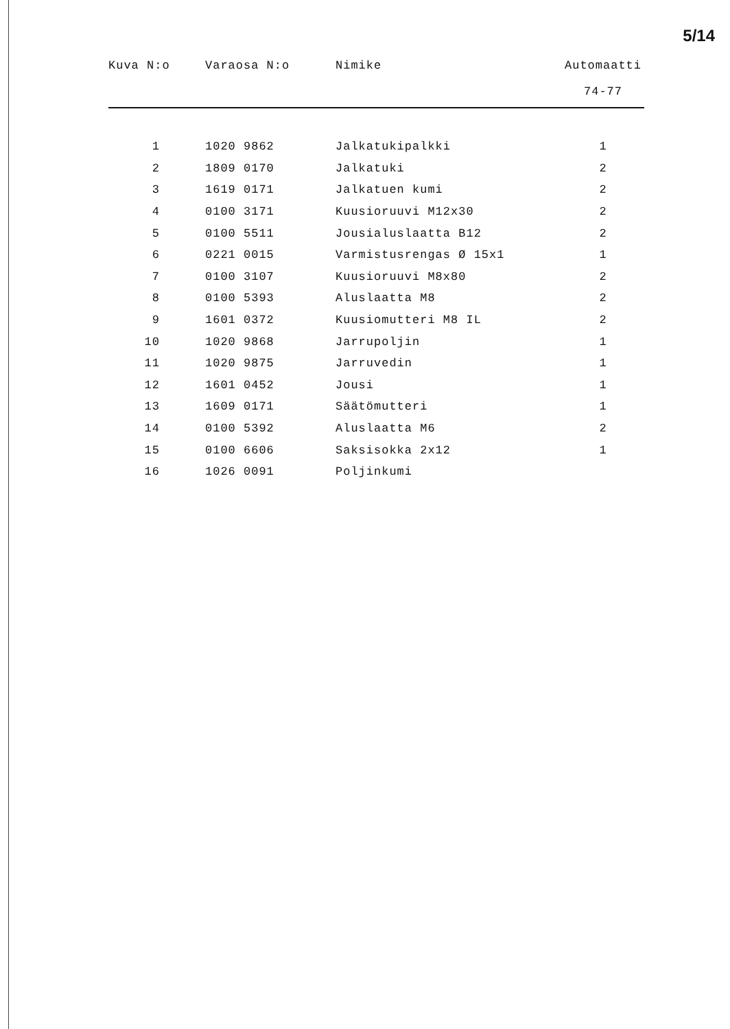5/14
| Kuva N:o | Varaosa N:o | Nimike | Automaatti 74-77 |
| --- | --- | --- | --- |
| 1 | 1020 9862 | Jalkatukipalkki | 1 |
| 2 | 1809 0170 | Jalkatuki | 2 |
| 3 | 1619 0171 | Jalkatuen kumi | 2 |
| 4 | 0100 3171 | Kuusioruuvi M12x30 | 2 |
| 5 | 0100 5511 | Jousialuslaatta B12 | 2 |
| 6 | 0221 0015 | Varmistusrengas Ø 15x1 | 1 |
| 7 | 0100 3107 | Kuusioruuvi M8x80 | 2 |
| 8 | 0100 5393 | Aluslaatta M8 | 2 |
| 9 | 1601 0372 | Kuusiomutteri M8 IL | 2 |
| 10 | 1020 9868 | Jarrupoljin | 1 |
| 11 | 1020 9875 | Jarruvedin | 1 |
| 12 | 1601 0452 | Jousi | 1 |
| 13 | 1609 0171 | Säätömutteri | 1 |
| 14 | 0100 5392 | Aluslaatta M6 | 2 |
| 15 | 0100 6606 | Saksisokka 2x12 | 1 |
| 16 | 1026 0091 | Poljinkumi | |